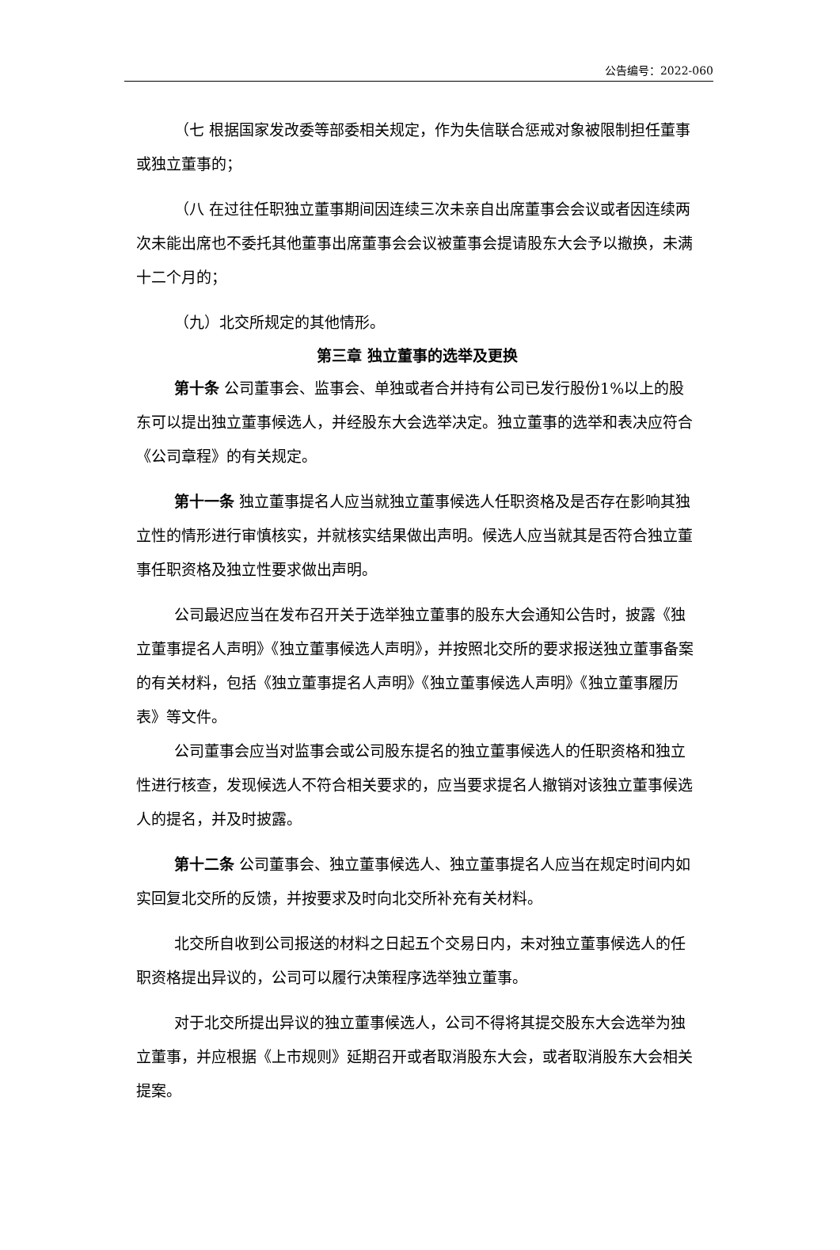公告编号：2022-060
（七 根据国家发改委等部委相关规定，作为失信联合惩戒对象被限制担任董事或独立董事的；
（八 在过往任职独立董事期间因连续三次未亲自出席董事会会议或者因连续两次未能出席也不委托其他董事出席董事会会议被董事会提请股东大会予以撤换，未满十二个月的；
（九）北交所规定的其他情形。
第三章 独立董事的选举及更换
第十条 公司董事会、监事会、单独或者合并持有公司已发行股份1%以上的股东可以提出独立董事候选人，并经股东大会选举决定。独立董事的选举和表决应符合《公司章程》的有关规定。
第十一条 独立董事提名人应当就独立董事候选人任职资格及是否存在影响其独立性的情形进行审慎核实，并就核实结果做出声明。候选人应当就其是否符合独立董事任职资格及独立性要求做出声明。
公司最迟应当在发布召开关于选举独立董事的股东大会通知公告时，披露《独立董事提名人声明》《独立董事候选人声明》，并按照北交所的要求报送独立董事备案的有关材料，包括《独立董事提名人声明》《独立董事候选人声明》《独立董事履历表》等文件。
公司董事会应当对监事会或公司股东提名的独立董事候选人的任职资格和独立性进行核查，发现候选人不符合相关要求的，应当要求提名人撤销对该独立董事候选人的提名，并及时披露。
第十二条 公司董事会、独立董事候选人、独立董事提名人应当在规定时间内如实回复北交所的反馈，并按要求及时向北交所补充有关材料。
北交所自收到公司报送的材料之日起五个交易日内，未对独立董事候选人的任职资格提出异议的，公司可以履行决策程序选举独立董事。
对于北交所提出异议的独立董事候选人，公司不得将其提交股东大会选举为独立董事，并应根据《上市规则》延期召开或者取消股东大会，或者取消股东大会相关提案。